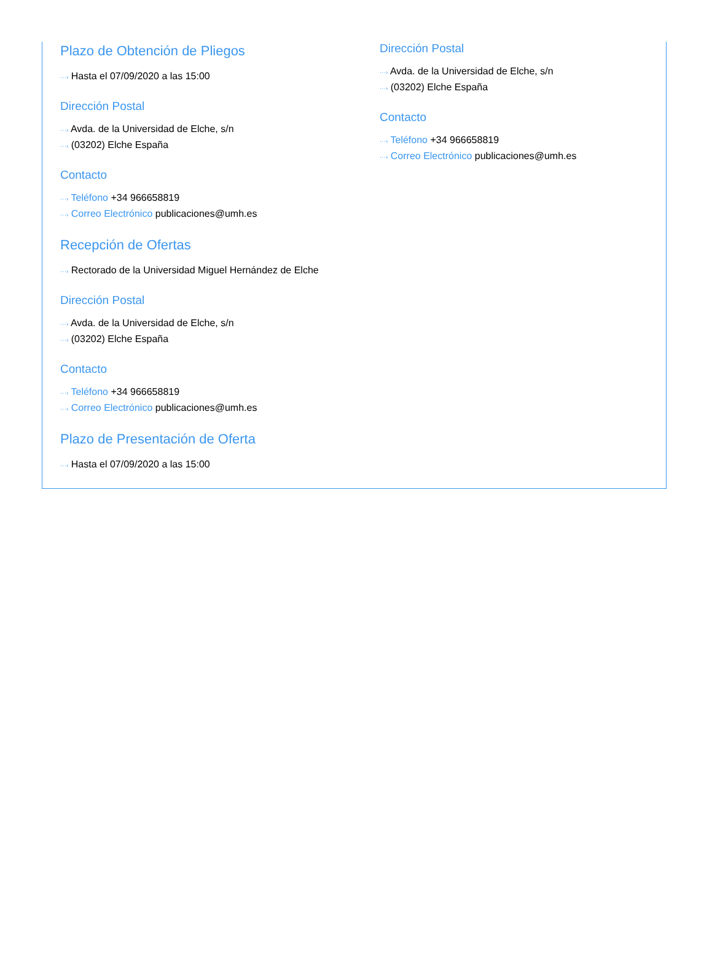Plazo de Obtención de Pliegos
···› Hasta el 07/09/2020 a las 15:00
Dirección Postal
···› Avda. de la Universidad de Elche, s/n
···› (03202) Elche España
Contacto
···› Teléfono +34 966658819
···› Correo Electrónico publicaciones@umh.es
Recepción de Ofertas
···› Rectorado de la Universidad Miguel Hernández de Elche
Dirección Postal
···› Avda. de la Universidad de Elche, s/n
···› (03202) Elche España
Contacto
···› Teléfono +34 966658819
···› Correo Electrónico publicaciones@umh.es
Plazo de Presentación de Oferta
···› Hasta el 07/09/2020 a las 15:00
Dirección Postal
···› Avda. de la Universidad de Elche, s/n
···› (03202) Elche España
Contacto
···› Teléfono +34 966658819
···› Correo Electrónico publicaciones@umh.es